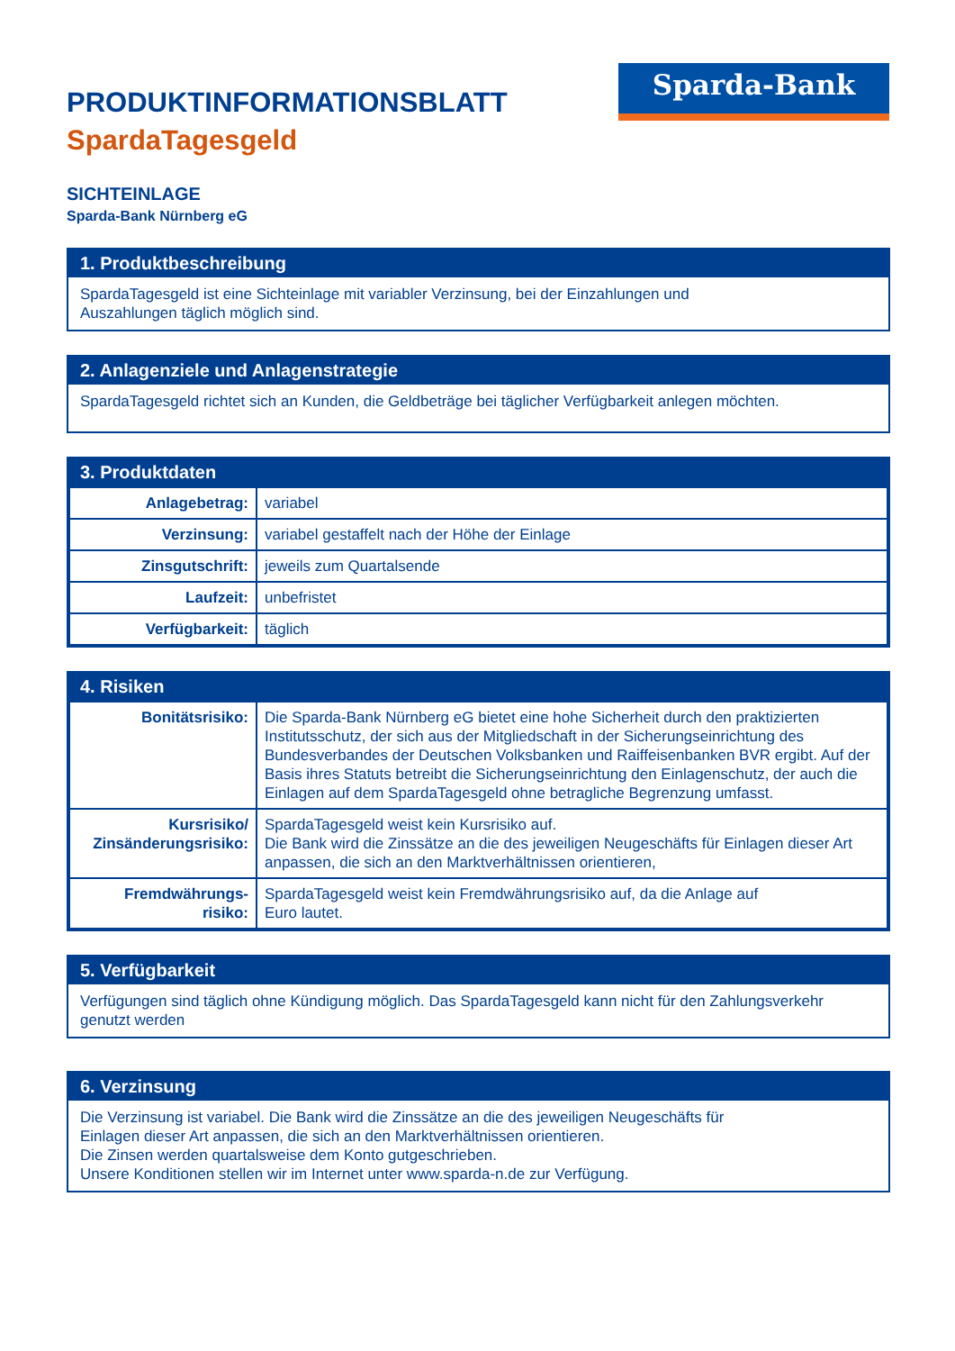Sparda-Bank
PRODUKTINFORMATIONSBLATT
SpardaTagesgeld
SICHTEINLAGE
Sparda-Bank Nürnberg eG
1. Produktbeschreibung
SpardaTagesgeld ist eine Sichteinlage mit variabler Verzinsung, bei der Einzahlungen und
Auszahlungen täglich möglich sind.
2. Anlagenziele und Anlagenstrategie
SpardaTagesgeld richtet sich an Kunden, die Geldbeträge bei täglicher Verfügbarkeit anlegen möchten.
3. Produktdaten
| Anlagebetrag: | variabel |
| Verzinsung: | variabel gestaffelt nach der Höhe der Einlage |
| Zinsgutschrift: | jeweils zum Quartalsende |
| Laufzeit: | unbefristet |
| Verfügbarkeit: | täglich |
4. Risiken
| Bonitätsrisiko: | Die Sparda-Bank Nürnberg eG bietet eine hohe Sicherheit durch den praktizierten Institutsschutz, der sich aus der Mitgliedschaft in der Sicherungseinrichtung des Bundesverbandes der Deutschen Volksbanken und Raiffeisenbanken BVR ergibt. Auf der Basis ihres Statuts betreibt die Sicherungseinrichtung den Einlagenschutz, der auch die Einlagen auf dem SpardaTagesgeld ohne betragliche Begrenzung umfasst. |
| Kursrisiko/ Zinsänderungsrisiko: | SpardaTagesgeld weist kein Kursrisiko auf. Die Bank wird die Zinssätze an die des jeweiligen Neugeschäfts für Einlagen dieser Art anpassen, die sich an den Marktverhältnissen orientieren, |
| Fremdwährungs- risiko: | SpardaTagesgeld weist kein Fremdwährungsrisiko auf, da die Anlage auf Euro lautet. |
5. Verfügbarkeit
Verfügungen sind täglich ohne Kündigung möglich. Das SpardaTagesgeld kann nicht für den Zahlungsverkehr genutzt werden
6. Verzinsung
Die Verzinsung ist variabel. Die Bank wird die Zinssätze an die des jeweiligen Neugeschäfts für
Einlagen dieser Art anpassen, die sich an den Marktverhältnissen orientieren.
Die Zinsen werden quartalsweise dem Konto gutgeschrieben.
Unsere Konditionen stellen wir im Internet unter www.sparda-n.de zur Verfügung.